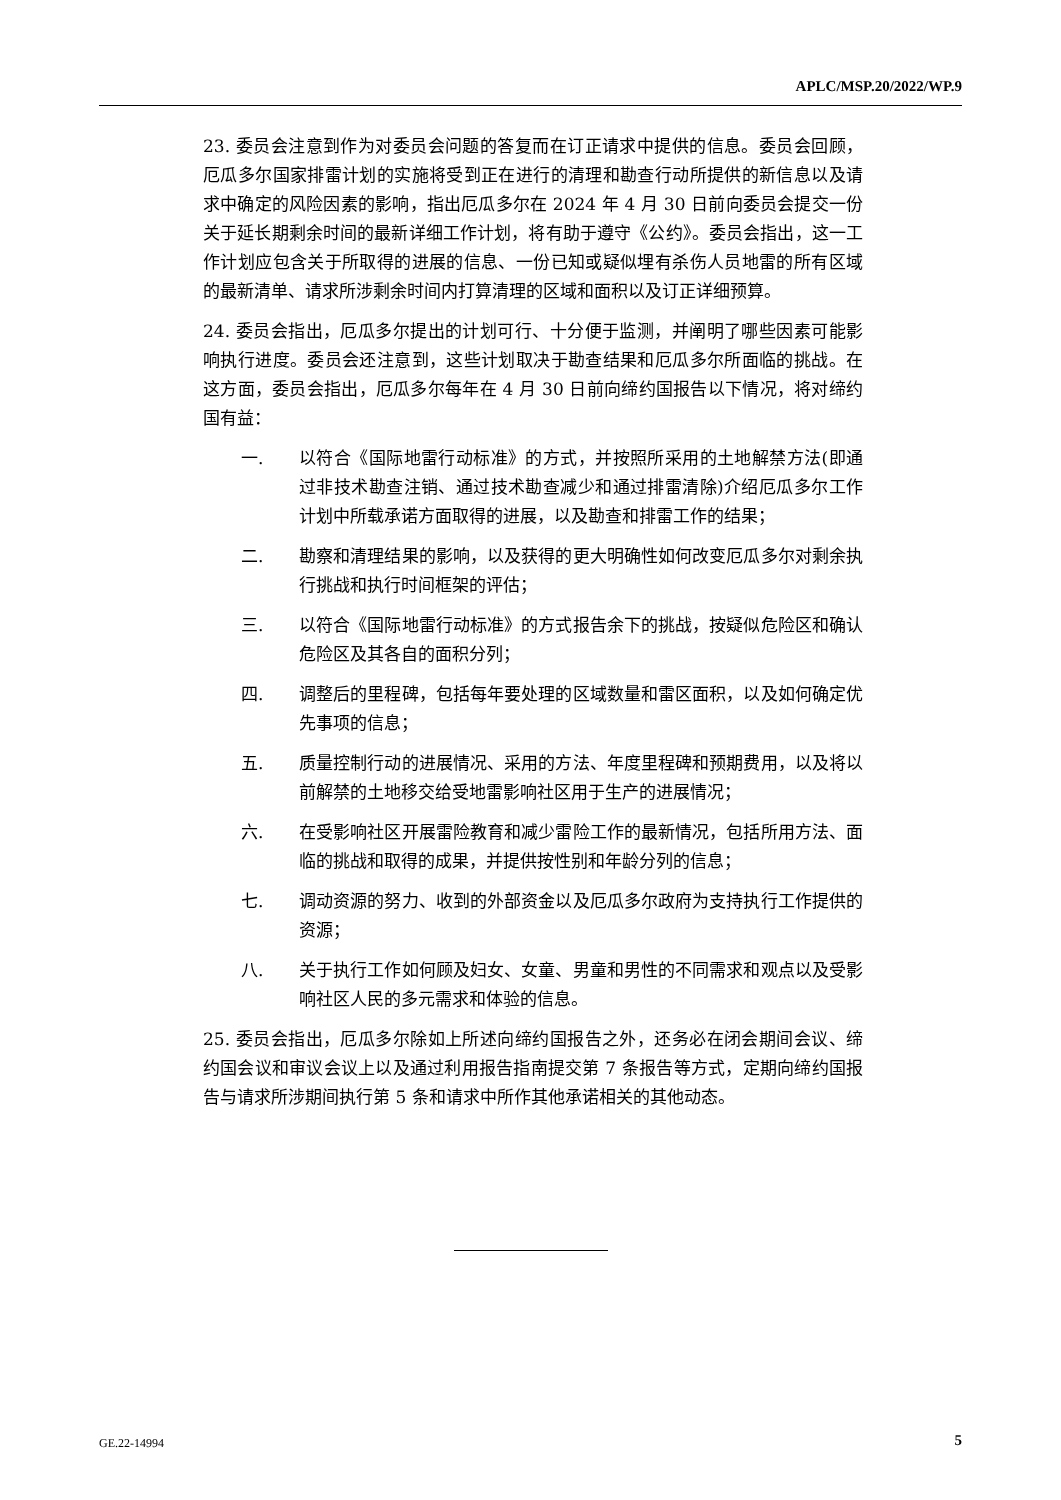APLC/MSP.20/2022/WP.9
23. 委员会注意到作为对委员会问题的答复而在订正请求中提供的信息。委员会回顾，厄瓜多尔国家排雷计划的实施将受到正在进行的清理和勘查行动所提供的新信息以及请求中确定的风险因素的影响，指出厄瓜多尔在 2024 年 4 月 30 日前向委员会提交一份关于延长期剩余时间的最新详细工作计划，将有助于遵守《公约》。委员会指出，这一工作计划应包含关于所取得的进展的信息、一份已知或疑似埋有杀伤人员地雷的所有区域的最新清单、请求所涉剩余时间内打算清理的区域和面积以及订正详细预算。
24. 委员会指出，厄瓜多尔提出的计划可行、十分便于监测，并阐明了哪些因素可能影响执行进度。委员会还注意到，这些计划取决于勘查结果和厄瓜多尔所面临的挑战。在这方面，委员会指出，厄瓜多尔每年在 4 月 30 日前向缔约国报告以下情况，将对缔约国有益：
一. 以符合《国际地雷行动标准》的方式，并按照所采用的土地解禁方法(即通过非技术勘查注销、通过技术勘查减少和通过排雷清除)介绍厄瓜多尔工作计划中所载承诺方面取得的进展，以及勘查和排雷工作的结果；
二. 勘察和清理结果的影响，以及获得的更大明确性如何改变厄瓜多尔对剩余执行挑战和执行时间框架的评估；
三. 以符合《国际地雷行动标准》的方式报告余下的挑战，按疑似危险区和确认危险区及其各自的面积分列；
四. 调整后的里程碑，包括每年要处理的区域数量和雷区面积，以及如何确定优先事项的信息；
五. 质量控制行动的进展情况、采用的方法、年度里程碑和预期费用，以及将以前解禁的土地移交给受地雷影响社区用于生产的进展情况；
六. 在受影响社区开展雷险教育和减少雷险工作的最新情况，包括所用方法、面临的挑战和取得的成果，并提供按性别和年龄分列的信息；
七. 调动资源的努力、收到的外部资金以及厄瓜多尔政府为支持执行工作提供的资源；
八. 关于执行工作如何顾及妇女、女童、男童和男性的不同需求和观点以及受影响社区人民的多元需求和体验的信息。
25. 委员会指出，厄瓜多尔除如上所述向缔约国报告之外，还务必在闭会期间会议、缔约国会议和审议会议上以及通过利用报告指南提交第 7 条报告等方式，定期向缔约国报告与请求所涉期间执行第 5 条和请求中所作其他承诺相关的其他动态。
GE.22-14994 5